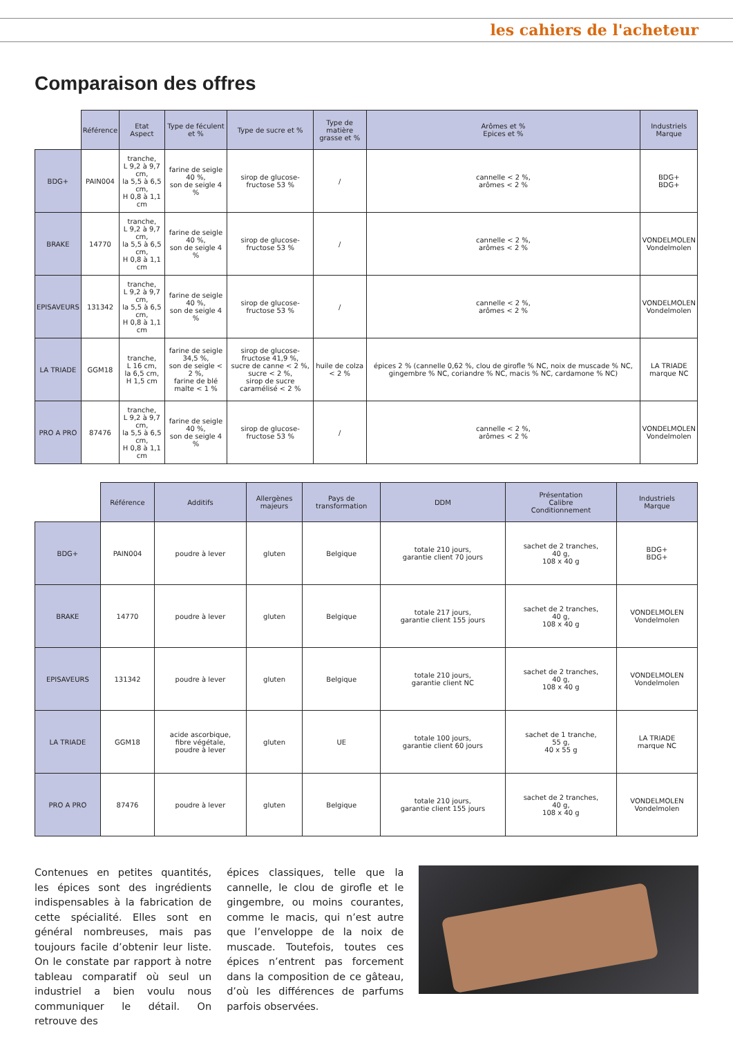les cahiers de l'acheteur
Comparaison des offres
| | Référence | Etat Aspect | Type de féculent et % | Type de sucre et % | Type de matière grasse et % | Arômes et % Epices et % | Industriels Marque |
| --- | --- | --- | --- | --- | --- | --- | --- |
| BDG+ | PAIN004 | tranche, L 9,2 à 9,7 cm, la 5,5 à 6,5 cm, H 0,8 à 1,1 cm | farine de seigle 40 %, son de seigle 4 % | sirop de glucose-fructose 53 % | / | cannelle < 2 %, arômes < 2 % | BDG+ BDG+ |
| BRAKE | 14770 | tranche, L 9,2 à 9,7 cm, la 5,5 à 6,5 cm, H 0,8 à 1,1 cm | farine de seigle 40 %, son de seigle 4 % | sirop de glucose-fructose 53 % | / | cannelle < 2 %, arômes < 2 % | VONDELMOLEN Vondelmolen |
| EPISAVEURS | 131342 | tranche, L 9,2 à 9,7 cm, la 5,5 à 6,5 cm, H 0,8 à 1,1 cm | farine de seigle 40 %, son de seigle 4 % | sirop de glucose-fructose 53 % | / | cannelle < 2 %, arômes < 2 % | VONDELMOLEN Vondelmolen |
| LA TRIADE | GGM18 | tranche, L 16 cm, la 6,5 cm, H 1,5 cm | farine de seigle 34,5 %, son de seigle < 2 %, farine de blé malte < 1 % | sirop de glucose-fructose 41,9 %, sucre de canne < 2 %, sucre < 2 %, sirop de sucre caramélisé < 2 % | huile de colza < 2 % | épices 2 % (cannelle 0,62 %, clou de girofle % NC, noix de muscade % NC, gingembre % NC, coriandre % NC, macis % NC, cardamone % NC) | LA TRIADE marque NC |
| PRO A PRO | 87476 | tranche, L 9,2 à 9,7 cm, la 5,5 à 6,5 cm, H 0,8 à 1,1 cm | farine de seigle 40 %, son de seigle 4 % | sirop de glucose-fructose 53 % | / | cannelle < 2 %, arômes < 2 % | VONDELMOLEN Vondelmolen |
| | Référence | Additifs | Allergènes majeurs | Pays de transformation | DDM | Présentation Calibre Conditionnement | Industriels Marque |
| --- | --- | --- | --- | --- | --- | --- | --- |
| BDG+ | PAIN004 | poudre à lever | gluten | Belgique | totale 210 jours, garantie client 70 jours | sachet de 2 tranches, 40 g, 108 x 40 g | BDG+ BDG+ |
| BRAKE | 14770 | poudre à lever | gluten | Belgique | totale 217 jours, garantie client 155 jours | sachet de 2 tranches, 40 g, 108 x 40 g | VONDELMOLEN Vondelmolen |
| EPISAVEURS | 131342 | poudre à lever | gluten | Belgique | totale 210 jours, garantie client NC | sachet de 2 tranches, 40 g, 108 x 40 g | VONDELMOLEN Vondelmolen |
| LA TRIADE | GGM18 | acide ascorbique, fibre végétale, poudre à lever | gluten | UE | totale 100 jours, garantie client 60 jours | sachet de 1 tranche, 55 g, 40 x 55 g | LA TRIADE marque NC |
| PRO A PRO | 87476 | poudre à lever | gluten | Belgique | totale 210 jours, garantie client 155 jours | sachet de 2 tranches, 40 g, 108 x 40 g | VONDELMOLEN Vondelmolen |
Contenues en petites quantités, les épices sont des ingrédients indispensables à la fabrication de cette spécialité. Elles sont en général nombreuses, mais pas toujours facile d’obtenir leur liste. On le constate par rapport à notre tableau comparatif où seul un industriel a bien voulu nous communiquer le détail. On retrouve des
épices classiques, telle que la cannelle, le clou de girofle et le gingembre, ou moins courantes, comme le macis, qui n’est autre que l’enveloppe de la noix de muscade. Toutefois, toutes ces épices n’entrent pas forcement dans la composition de ce gâteau, d’où les différences de parfums parfois observées.